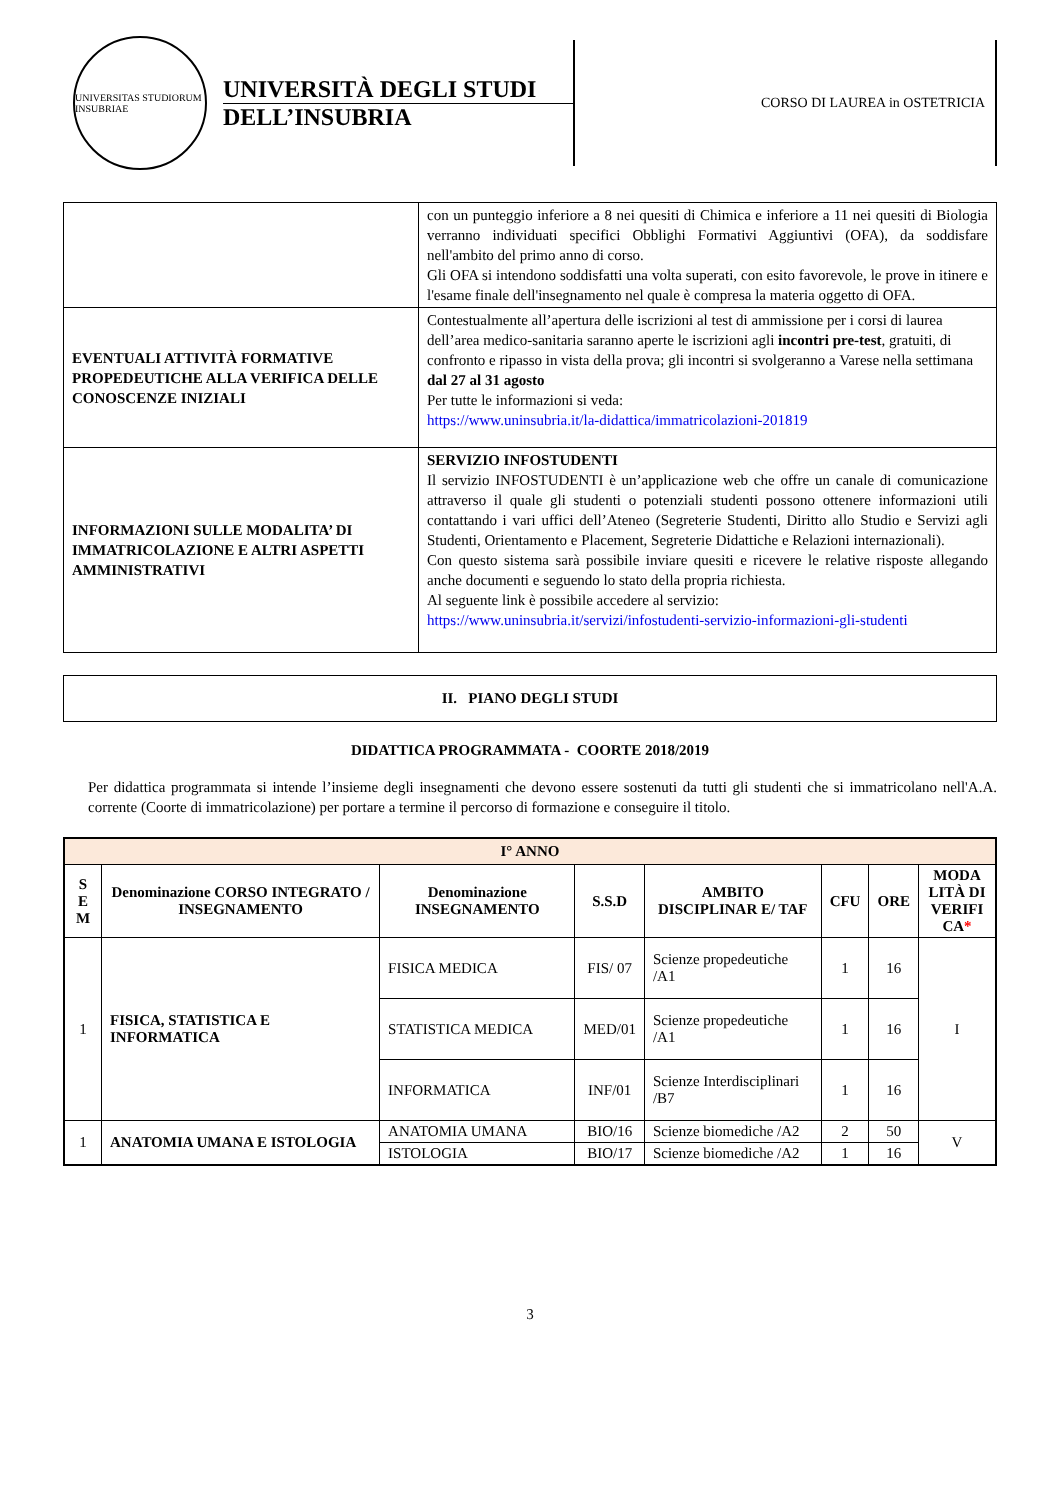UNIVERSITAS STUDIORUM INSUBRIAE
UNIVERSITÀ DEGLI STUDI
DELL’INSUBRIA
CORSO DI LAUREA in OSTETRICIA
| | con un punteggio inferiore a 8 nei quesiti di Chimica e inferiore a 11 nei quesiti di Biologia verranno individuati specifici Obblighi Formativi Aggiuntivi (OFA), da soddisfare nell'ambito del primo anno di corso. Gli OFA si intendono soddisfatti una volta superati, con esito favorevole, le prove in itinere e l'esame finale dell'insegnamento nel quale è compresa la materia oggetto di OFA. |
| EVENTUALI ATTIVITÀ FORMATIVE PROPEDEUTICHE ALLA VERIFICA DELLE CONOSCENZE INIZIALI | Contestualmente all’apertura delle iscrizioni al test di ammissione per i corsi di laurea dell’area medico-sanitaria saranno aperte le iscrizioni agli incontri pre-test , gratuiti, di confronto e ripasso in vista della prova; gli incontri si svolgeranno a Varese nella settimana dal 27 al 31 agosto Per tutte le informazioni si veda: https://www.uninsubria.it/la-didattica/immatricolazioni-201819 |
| INFORMAZIONI SULLE MODALITA’ DI IMMATRICOLAZIONE E ALTRI ASPETTI AMMINISTRATIVI | SERVIZIO INFOSTUDENTI Il servizio INFOSTUDENTI è un’applicazione web che offre un canale di comunicazione attraverso il quale gli studenti o potenziali studenti possono ottenere informazioni utili contattando i vari uffici dell’Ateneo (Segreterie Studenti, Diritto allo Studio e Servizi agli Studenti, Orientamento e Placement, Segreterie Didattiche e Relazioni internazionali). Con questo sistema sarà possibile inviare quesiti e ricevere le relative risposte allegando anche documenti e seguendo lo stato della propria richiesta. Al seguente link è possibile accedere al servizio: https://www.uninsubria.it/servizi/infostudenti-servizio-informazioni-gli-studenti |
II. PIANO DEGLI STUDI
DIDATTICA PROGRAMMATA - COORTE 2018/2019
Per didattica programmata si intende l’insieme degli insegnamenti che devono essere sostenuti da tutti gli studenti che si immatricolano nell'A.A. corrente (Coorte di immatricolazione) per portare a termine il percorso di formazione e conseguire il titolo.
| I° ANNO | | | | | | | |
| --- | --- | --- | --- | --- | --- | --- | --- |
| S E M | Denominazione CORSO INTEGRATO / INSEGNAMENTO | Denominazione INSEGNAMENTO | S.S.D | AMBITO DISCIPLINAR E/ TAF | CFU | ORE | MODA LITÀ DI VERIFI CA * |
| 1 | FISICA, STATISTICA E INFORMATICA | FISICA MEDICA | FIS/ 07 | Scienze propedeutiche /A1 | 1 | 16 | I |
| | | STATISTICA MEDICA | MED/01 | Scienze propedeutiche /A1 | 1 | 16 | |
| | | INFORMATICA | INF/01 | Scienze Interdisciplinari /B7 | 1 | 16 | |
| 1 | ANATOMIA UMANA E ISTOLOGIA | ANATOMIA UMANA | BIO/16 | Scienze biomediche /A2 | 2 | 50 | V |
| | | ISTOLOGIA | BIO/17 | Scienze biomediche /A2 | 1 | 16 | |
3